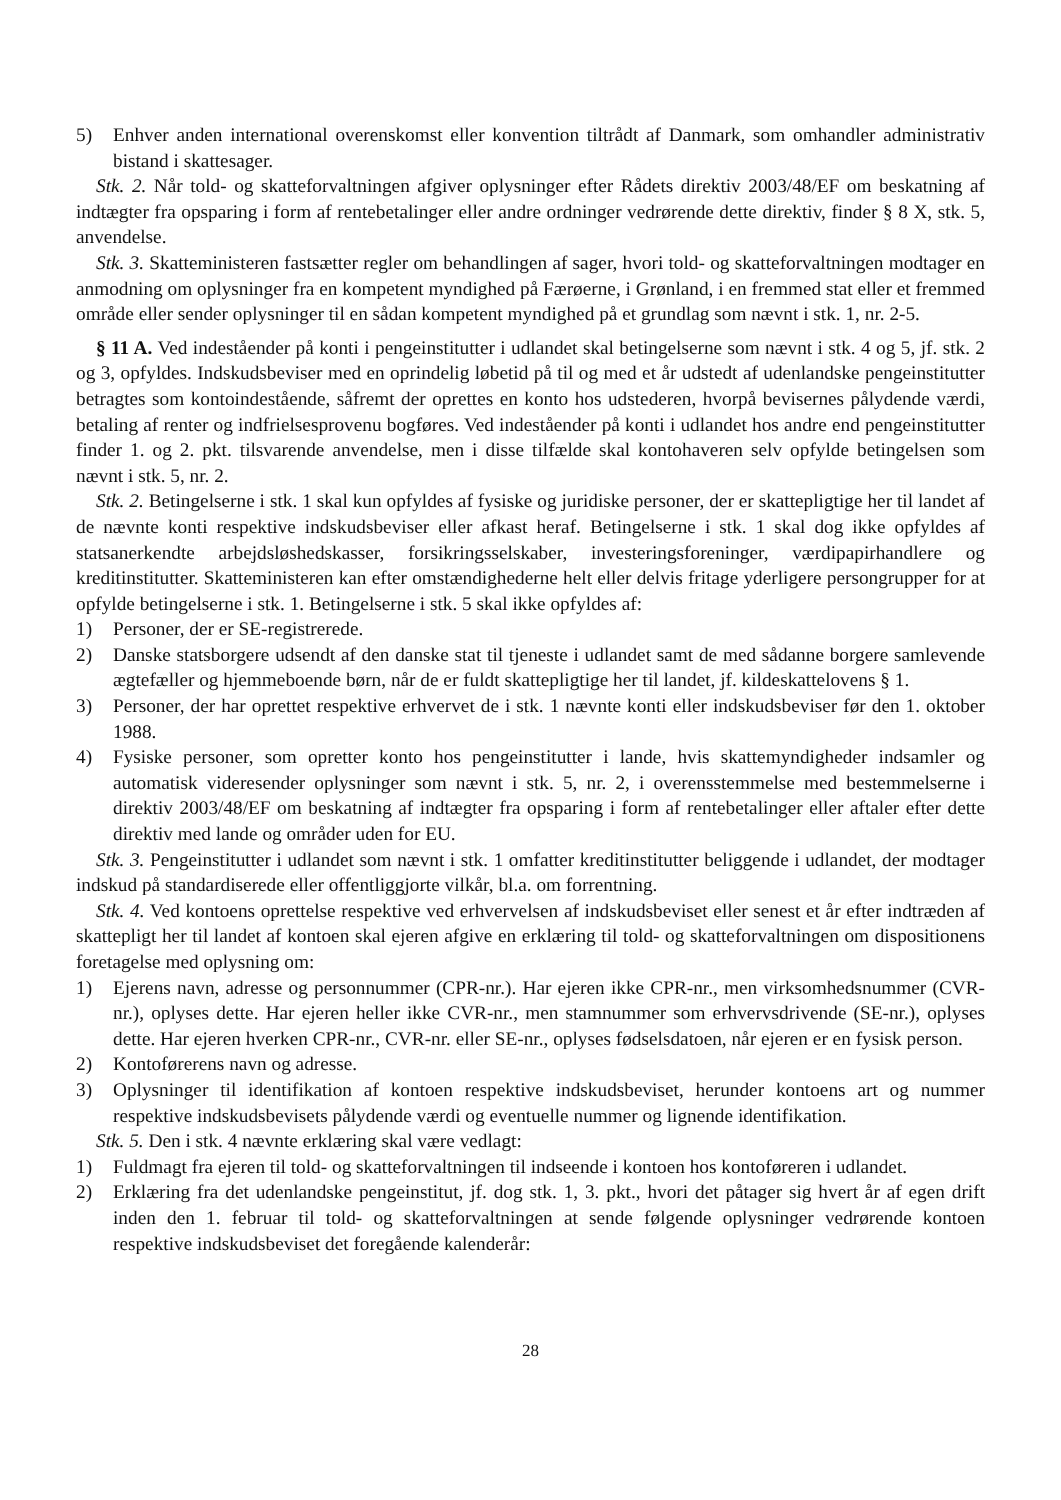5) Enhver anden international overenskomst eller konvention tiltrådt af Danmark, som omhandler administrativ bistand i skattesager.
Stk. 2. Når told- og skatteforvaltningen afgiver oplysninger efter Rådets direktiv 2003/48/EF om beskatning af indtægter fra opsparing i form af rentebetalinger eller andre ordninger vedrørende dette direktiv, finder § 8 X, stk. 5, anvendelse.
Stk. 3. Skatteministeren fastsætter regler om behandlingen af sager, hvori told- og skatteforvaltningen modtager en anmodning om oplysninger fra en kompetent myndighed på Færøerne, i Grønland, i en fremmed stat eller et fremmed område eller sender oplysninger til en sådan kompetent myndighed på et grundlag som nævnt i stk. 1, nr. 2-5.
§ 11 A. Ved indeståender på konti i pengeinstitutter i udlandet skal betingelserne som nævnt i stk. 4 og 5, jf. stk. 2 og 3, opfyldes. Indskudsbeviser med en oprindelig løbetid på til og med et år udstedt af udenlandske pengeinstitutter betragtes som kontoindestående, såfremt der oprettes en konto hos udstederen, hvorpå bevisernes pålydende værdi, betaling af renter og indfrielsesprovenu bogføres. Ved indeståender på konti i udlandet hos andre end pengeinstitutter finder 1. og 2. pkt. tilsvarende anvendelse, men i disse tilfælde skal kontohaveren selv opfylde betingelsen som nævnt i stk. 5, nr. 2.
Stk. 2. Betingelserne i stk. 1 skal kun opfyldes af fysiske og juridiske personer, der er skattepligtige her til landet af de nævnte konti respektive indskudsbeviser eller afkast heraf. Betingelserne i stk. 1 skal dog ikke opfyldes af statsanerkendte arbejdsløshedskasser, forsikringsselskaber, investeringsforeninger, værdipapirhandlere og kreditinstitutter. Skatteministeren kan efter omstændighederne helt eller delvis fritage yderligere persongrupper for at opfylde betingelserne i stk. 1. Betingelserne i stk. 5 skal ikke opfyldes af:
1) Personer, der er SE-registrerede.
2) Danske statsborgere udsendt af den danske stat til tjeneste i udlandet samt de med sådanne borgere samlevende ægtefæller og hjemmeboende børn, når de er fuldt skattepligtige her til landet, jf. kildeskattelovens § 1.
3) Personer, der har oprettet respektive erhvervet de i stk. 1 nævnte konti eller indskudsbeviser før den 1. oktober 1988.
4) Fysiske personer, som opretter konto hos pengeinstitutter i lande, hvis skattemyndigheder indsamler og automatisk videresender oplysninger som nævnt i stk. 5, nr. 2, i overensstemmelse med bestemmelserne i direktiv 2003/48/EF om beskatning af indtægter fra opsparing i form af rentebetalinger eller aftaler efter dette direktiv med lande og områder uden for EU.
Stk. 3. Pengeinstitutter i udlandet som nævnt i stk. 1 omfatter kreditinstitutter beliggende i udlandet, der modtager indskud på standardiserede eller offentliggjorte vilkår, bl.a. om forrentning.
Stk. 4. Ved kontoens oprettelse respektive ved erhvervelsen af indskudsbeviset eller senest et år efter indtræden af skattepligt her til landet af kontoen skal ejeren afgive en erklæring til told- og skatteforvaltningen om dispositionens foretagelse med oplysning om:
1) Ejerens navn, adresse og personnummer (CPR-nr.). Har ejeren ikke CPR-nr., men virksomhedsnummer (CVR-nr.), oplyses dette. Har ejeren heller ikke CVR-nr., men stamnummer som erhvervsdrivende (SE-nr.), oplyses dette. Har ejeren hverken CPR-nr., CVR-nr. eller SE-nr., oplyses fødselsdatoen, når ejeren er en fysisk person.
2) Kontoførerens navn og adresse.
3) Oplysninger til identifikation af kontoen respektive indskudsbeviset, herunder kontoens art og nummer respektive indskudsbevisets pålydende værdi og eventuelle nummer og lignende identifikation.
Stk. 5. Den i stk. 4 nævnte erklæring skal være vedlagt:
1) Fuldmagt fra ejeren til told- og skatteforvaltningen til indseende i kontoen hos kontoføreren i udlandet.
2) Erklæring fra det udenlandske pengeinstitut, jf. dog stk. 1, 3. pkt., hvori det påtager sig hvert år af egen drift inden den 1. februar til told- og skatteforvaltningen at sende følgende oplysninger vedrørende kontoen respektive indskudsbeviset det foregående kalenderår:
28